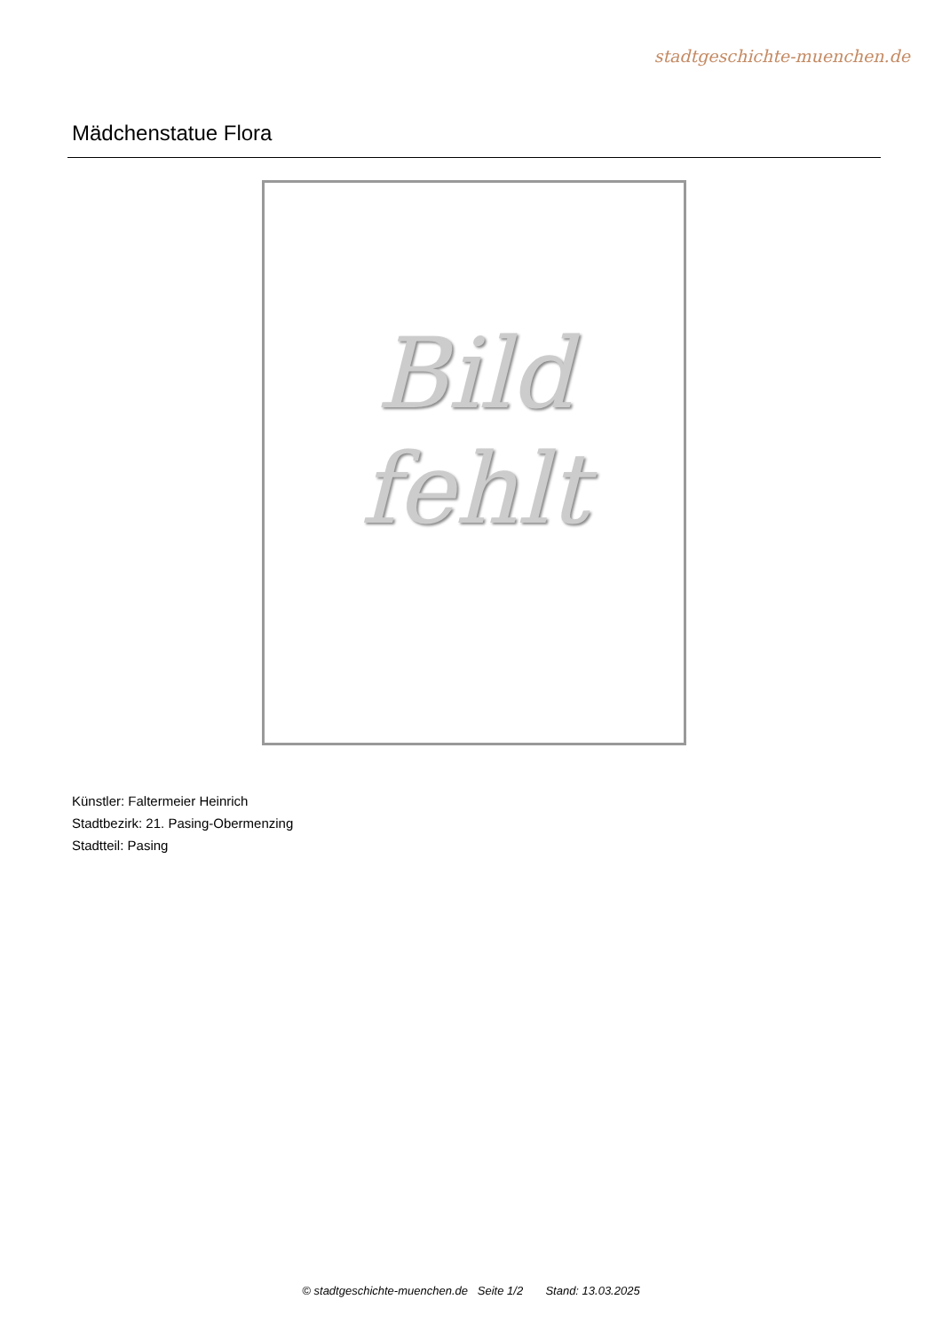stadtgeschichte-muenchen.de
Mädchenstatue Flora
Bild
fehlt
Künstler: Faltermeier Heinrich
Stadtbezirk: 21. Pasing-Obermenzing
Stadtteil: Pasing
© stadtgeschichte-muenchen.de Seite 1/2 Stand: 13.03.2025